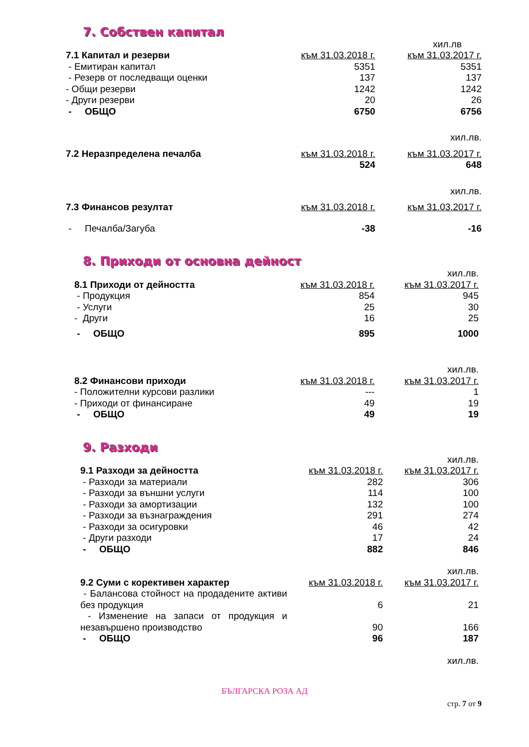7. Собствен капитал
хил.лв
| 7.1 Капитал и резерви | към 31.03.2018 г. | към 31.03.2017 г. |
| --- | --- | --- |
| - Емитиран капитал | 5351 | 5351 |
| - Резерв от последващи оценки | 137 | 137 |
| - Общи резерви | 1242 | 1242 |
| - Други резерви | 20 | 26 |
| - ОБЩО | 6750 | 6756 |
| | | хил.лв. |
| 7.2 Неразпределена печалба | към 31.03.2018 г. | към 31.03.2017 г. |
| | 524 | 648 |
| | | хил.лв. |
| 7.3 Финансов резултат | към 31.03.2018 г. | към 31.03.2017 г. |
| - Печалба/Загуба | -38 | -16 |
8. Приходи от основна дейност
| | | хил.лв. |
| 8.1 Приходи от дейността | към 31.03.2018 г. | към 31.03.2017 г. |
| - Продукция | 854 | 945 |
| - Услуги | 25 | 30 |
| - Други | 16 | 25 |
| - ОБЩО | 895 | 1000 |
| | | хил.лв. |
| 8.2 Финансови приходи | към 31.03.2018 г. | към 31.03.2017 г. |
| - Положителни курсови разлики | --- | 1 |
| - Приходи от финансиране | 49 | 19 |
| - ОБЩО | 49 | 19 |
9. Разходи
| | | хил.лв. |
| 9.1 Разходи за дейността | към 31.03.2018 г. | към 31.03.2017 г. |
| - Разходи за материали | 282 | 306 |
| - Разходи за външни услуги | 114 | 100 |
| - Разходи за амортизации | 132 | 100 |
| - Разходи за възнаграждения | 291 | 274 |
| - Разходи за осигуровки | 46 | 42 |
| - Други разходи | 17 | 24 |
| - ОБЩО | 882 | 846 |
| | | хил.лв. |
| 9.2 Суми с корективен характер | към 31.03.2018 г. | към 31.03.2017 г. |
| - Балансова стойност на продадените активи без продукция | 6 | 21 |
| - Изменение на запаси от продукция и незавършено производство | 90 | 166 |
| - ОБЩО | 96 | 187 |
| | | хил.лв. |
БЪЛГАРСКА РОЗА АД
стр. 7 от 9